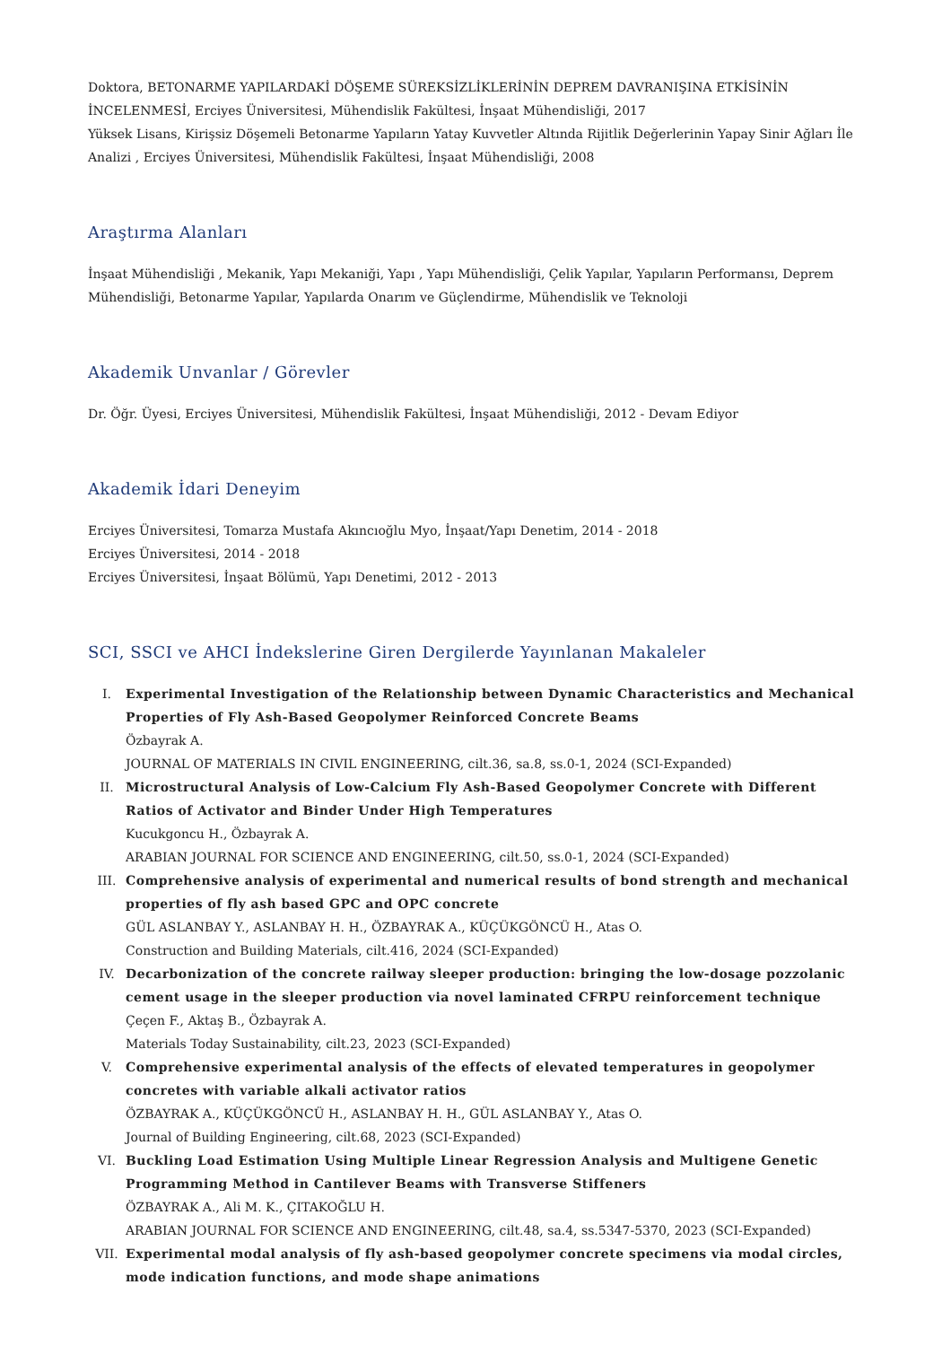Doktora, BETONARME YAPILARDAKİ DÖŞEME SÜREKSİZLİKLERİNİN DEPREM DAVRANIŞINA ETKİSİNİN İNCELENMESİ, Erciyes Üniversitesi, Mühendislik Fakültesi, İnşaat Mühendisliği, 2017
Yüksek Lisans, Kirişsiz Döşemeli Betonarme Yapıların Yatay Kuvvetler Altında Rijitlik Değerlerinin Yapay Sinir Ağları İle Analizi , Erciyes Üniversitesi, Mühendislik Fakültesi, İnşaat Mühendisliği, 2008
Araştırma Alanları
İnşaat Mühendisliği , Mekanik, Yapı Mekaniği, Yapı , Yapı Mühendisliği, Çelik Yapılar, Yapıların Performansı, Deprem Mühendisliği, Betonarme Yapılar, Yapılarda Onarım ve Güçlendirme, Mühendislik ve Teknoloji
Akademik Unvanlar / Görevler
Dr. Öğr. Üyesi, Erciyes Üniversitesi, Mühendislik Fakültesi, İnşaat Mühendisliği, 2012 - Devam Ediyor
Akademik İdari Deneyim
Erciyes Üniversitesi, Tomarza Mustafa Akıncıoğlu Myo, İnşaat/Yapı Denetim, 2014 - 2018
Erciyes Üniversitesi, 2014 - 2018
Erciyes Üniversitesi, İnşaat Bölümü, Yapı Denetimi, 2012 - 2013
SCI, SSCI ve AHCI İndekslerine Giren Dergilerde Yayınlanan Makaleler
I. Experimental Investigation of the Relationship between Dynamic Characteristics and Mechanical Properties of Fly Ash-Based Geopolymer Reinforced Concrete Beams
Özbayrak A.
JOURNAL OF MATERIALS IN CIVIL ENGINEERING, cilt.36, sa.8, ss.0-1, 2024 (SCI-Expanded)
II. Microstructural Analysis of Low-Calcium Fly Ash-Based Geopolymer Concrete with Different Ratios of Activator and Binder Under High Temperatures
Kucukgoncu H., Özbayrak A.
ARABIAN JOURNAL FOR SCIENCE AND ENGINEERING, cilt.50, ss.0-1, 2024 (SCI-Expanded)
III. Comprehensive analysis of experimental and numerical results of bond strength and mechanical properties of fly ash based GPC and OPC concrete
GÜL ASLANBAY Y., ASLANBAY H. H., ÖZBAYRAK A., KÜÇÜKGÖNCÜ H., Atas O.
Construction and Building Materials, cilt.416, 2024 (SCI-Expanded)
IV. Decarbonization of the concrete railway sleeper production: bringing the low-dosage pozzolanic cement usage in the sleeper production via novel laminated CFRPU reinforcement technique
Çeçen F., Aktaş B., Özbayrak A.
Materials Today Sustainability, cilt.23, 2023 (SCI-Expanded)
V. Comprehensive experimental analysis of the effects of elevated temperatures in geopolymer concretes with variable alkali activator ratios
ÖZBAYRAK A., KÜÇÜKGÖNCÜ H., ASLANBAY H. H., GÜL ASLANBAY Y., Atas O.
Journal of Building Engineering, cilt.68, 2023 (SCI-Expanded)
VI. Buckling Load Estimation Using Multiple Linear Regression Analysis and Multigene Genetic Programming Method in Cantilever Beams with Transverse Stiffeners
ÖZBAYRAK A., Ali M. K., ÇITAKOĞLU H.
ARABIAN JOURNAL FOR SCIENCE AND ENGINEERING, cilt.48, sa.4, ss.5347-5370, 2023 (SCI-Expanded)
VII. Experimental modal analysis of fly ash-based geopolymer concrete specimens via modal circles, mode indication functions, and mode shape animations